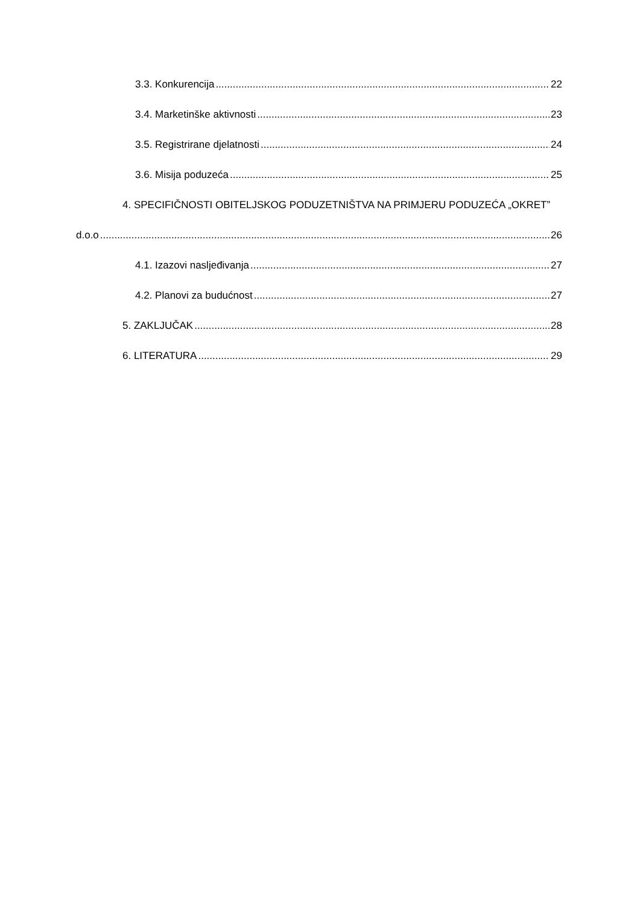3.3. Konkurencija 22
3.4. Marketinške aktivnosti 23
3.5. Registrirane djelatnosti 24
3.6. Misija poduzeća 25
4. SPECIFIČNOSTI OBITELJSKOG PODUZETNIŠTVA NA PRIMJERU PODUZEĆA „OKRET”
d.o.o 26
4.1. Izazovi nasljeđivanja 27
4.2. Planovi za budućnost 27
5. ZAKLJUČAK 28
6. LITERATURA 29